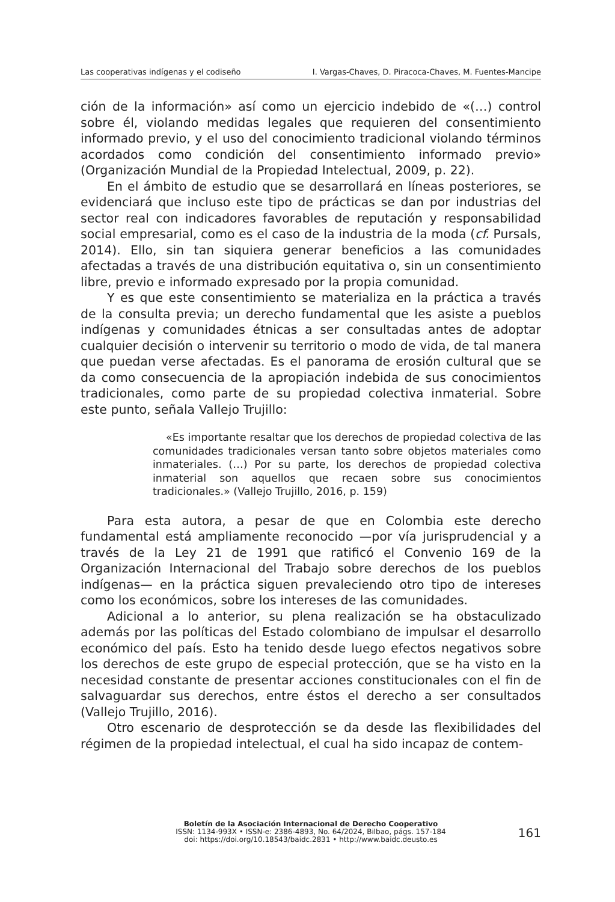Las cooperativas indígenas y el codiseño I. Vargas-Chaves, D. Piracoca-Chaves, M. Fuentes-Mancipe
ción de la información» así como un ejercicio indebido de «(…) control sobre él, violando medidas legales que requieren del consentimiento informado previo, y el uso del conocimiento tradicional violando términos acordados como condición del consentimiento informado previo» (Organización Mundial de la Propiedad Intelectual, 2009, p. 22).
En el ámbito de estudio que se desarrollará en líneas posteriores, se evidenciará que incluso este tipo de prácticas se dan por industrias del sector real con indicadores favorables de reputación y responsabilidad social empresarial, como es el caso de la industria de la moda (cf. Pursals, 2014). Ello, sin tan siquiera generar beneficios a las comunidades afectadas a través de una distribución equitativa o, sin un consentimiento libre, previo e informado expresado por la propia comunidad.
Y es que este consentimiento se materializa en la práctica a través de la consulta previa; un derecho fundamental que les asiste a pueblos indígenas y comunidades étnicas a ser consultadas antes de adoptar cualquier decisión o intervenir su territorio o modo de vida, de tal manera que puedan verse afectadas. Es el panorama de erosión cultural que se da como consecuencia de la apropiación indebida de sus conocimientos tradicionales, como parte de su propiedad colectiva inmaterial. Sobre este punto, señala Vallejo Trujillo:
«Es importante resaltar que los derechos de propiedad colectiva de las comunidades tradicionales versan tanto sobre objetos materiales como inmateriales. (…) Por su parte, los derechos de propiedad colectiva inmaterial son aquellos que recaen sobre sus conocimientos tradicionales.» (Vallejo Trujillo, 2016, p. 159)
Para esta autora, a pesar de que en Colombia este derecho fundamental está ampliamente reconocido —por vía jurisprudencial y a través de la Ley 21 de 1991 que ratificó el Convenio 169 de la Organización Internacional del Trabajo sobre derechos de los pueblos indígenas— en la práctica siguen prevaleciendo otro tipo de intereses como los económicos, sobre los intereses de las comunidades.
Adicional a lo anterior, su plena realización se ha obstaculizado además por las políticas del Estado colombiano de impulsar el desarrollo económico del país. Esto ha tenido desde luego efectos negativos sobre los derechos de este grupo de especial protección, que se ha visto en la necesidad constante de presentar acciones constitucionales con el fin de salvaguardar sus derechos, entre éstos el derecho a ser consultados (Vallejo Trujillo, 2016).
Otro escenario de desprotección se da desde las flexibilidades del régimen de la propiedad intelectual, el cual ha sido incapaz de contem-
Boletín de la Asociación Internacional de Derecho Cooperativo
ISSN: 1134-993X • ISSN-e: 2386-4893, No. 64/2024, Bilbao, págs. 157-184
doi: https://doi.org/10.18543/baidc.2831 • http://www.baidc.deusto.es
161